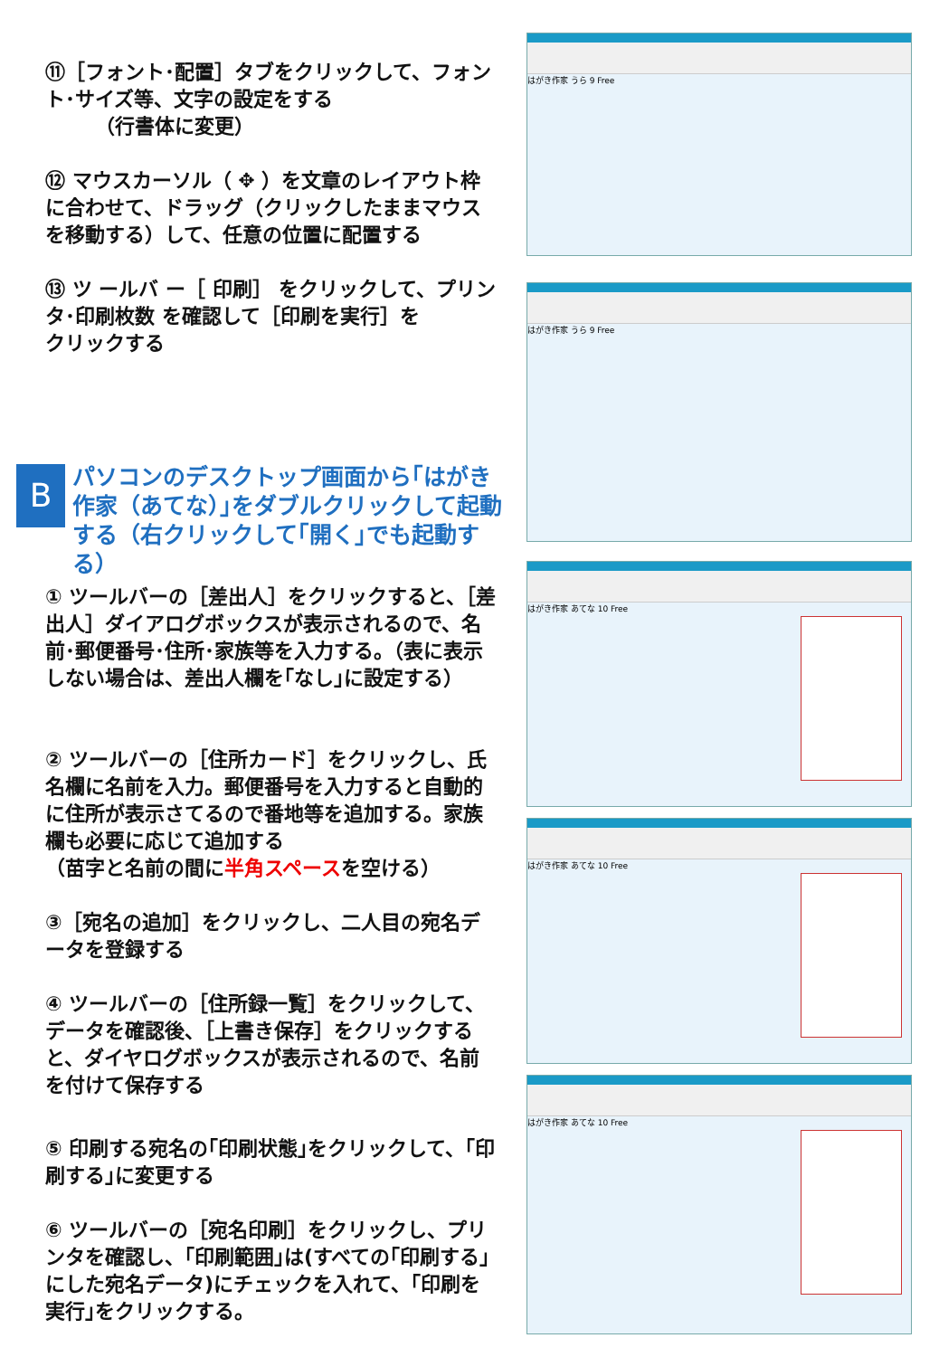⑪［フォント･配置］タブをクリックして、フォント･サイズ等、文字の設定をする
　　　（行書体に変更）
⑫ マウスカーソル（ ✥ ）を文章のレイアウト枠に合わせて、ドラッグ（クリックしたままマウスを移動する）して、任意の位置に配置する
⑬ ツ ールバ ー［ 印刷］ をクリックして、プリンタ･印刷枚数 を確認して［印刷を実行］を
クリックする
B
パソコンのデスクトップ画面から｢はがき作家（あてな）｣をダブルクリックして起動する（右クリックして｢開く｣でも起動する）
① ツールバーの［差出人］をクリックすると、［差出人］ダイアログボックスが表示されるので、名前･郵便番号･住所･家族等を入力する。（表に表示しない場合は、差出人欄を｢なし｣に設定する）
② ツールバーの［住所カード］をクリックし、氏名欄に名前を入力。郵便番号を入力すると自動的に住所が表示さてるので番地等を追加する。家族欄も必要に応じて追加する
（苗字と名前の間に半角スペースを空ける）
③［宛名の追加］をクリックし、二人目の宛名データを登録する
④ ツールバーの［住所録一覧］をクリックして、データを確認後、［上書き保存］をクリックすると、ダイヤログボックスが表示されるので、名前を付けて保存する
⑤ 印刷する宛名の｢印刷状態｣をクリックして、｢印刷する｣に変更する
⑥ ツールバーの［宛名印刷］をクリックし、プリンタを確認し、｢印刷範囲｣は(すべての｢印刷する｣にした宛名データ)にチェックを入れて、｢印刷を実行｣をクリックする。
はがき作家 うら 9 Free
はがき作家 うら 9 Free
はがき作家 あてな 10 Free
はがき作家 あてな 10 Free
はがき作家 あてな 10 Free